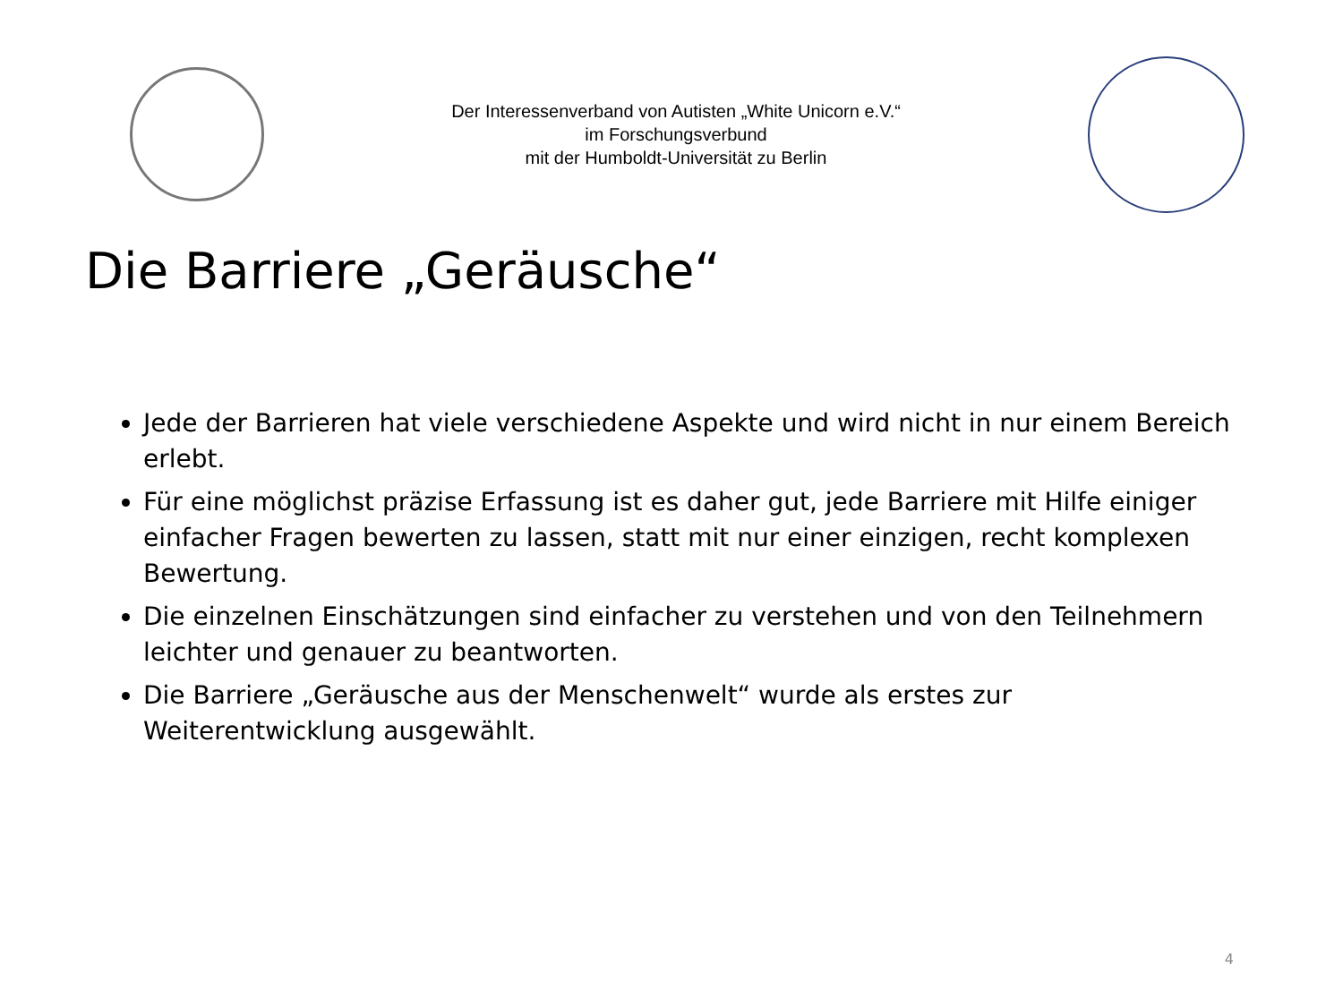Der Interessenverband von Autisten „White Unicorn e.V.“
im Forschungsverbund
mit der Humboldt-Universität zu Berlin
Die Barriere „Geräusche“
Jede der Barrieren hat viele verschiedene Aspekte und wird nicht in nur einem Bereich erlebt.
Für eine möglichst präzise Erfassung ist es daher gut, jede Barriere mit Hilfe einiger einfacher Fragen bewerten zu lassen, statt mit nur einer einzigen, recht komplexen Bewertung.
Die einzelnen Einschätzungen sind einfacher zu verstehen und von den Teilnehmern leichter und genauer zu beantworten.
Die Barriere „Geräusche aus der Menschenwelt“ wurde als erstes zur Weiterentwicklung ausgewählt.
4